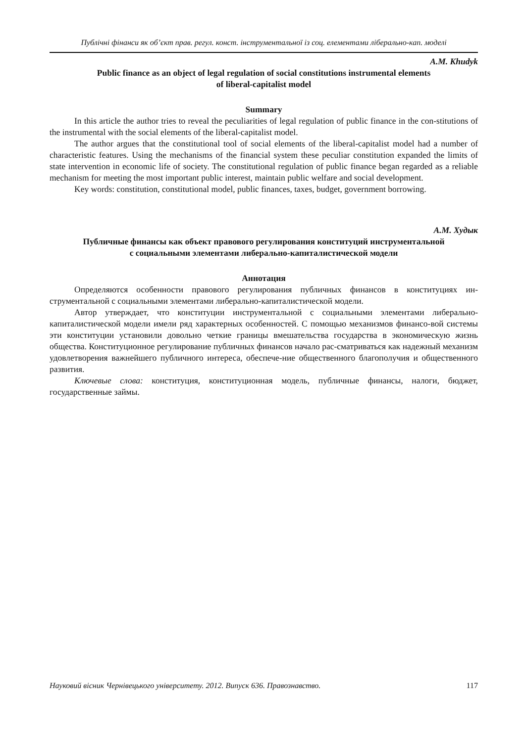Публічні фінанси як об’єкт прав. регул. конст. інструментальної із соц. елементами ліберально-кап. моделі
A.M. Khudyk
Public finance as an object of legal regulation of social constitutions instrumental elements
of liberal-capitalist model
Summary
In this article the author tries to reveal the peculiarities of legal regulation of public finance in the con-stitutions of the instrumental with the social elements of the liberal-capitalist model.
The author argues that the constitutional tool of social elements of the liberal-capitalist model had a number of characteristic features. Using the mechanisms of the financial system these peculiar constitution expanded the limits of state intervention in economic life of society. The constitutional regulation of public finance began regarded as a reliable mechanism for meeting the most important public interest, maintain public welfare and social development.
Key words: constitution, constitutional model, public finances, taxes, budget, government borrowing.
А.М. Худык
Публичные финансы как объект правового регулирования конституций инструментальной
с социальными элементами либерально-капиталистической модели
Аннотация
Определяются особенности правового регулирования публичных финансов в конституциях ин-струментальной с социальными элементами либерально-капиталистической модели.
Автор утверждает, что конституции инструментальной с социальными элементами либерально-капиталистической модели имели ряд характерных особенностей. С помощью механизмов финансо-вой системы эти конституции установили довольно четкие границы вмешательства государства в экономическую жизнь общества. Конституционное регулирование публичных финансов начало рас-сматриваться как надежный механизм удовлетворения важнейшего публичного интереса, обеспече-ние общественного благополучия и общественного развития.
Ключевые слова: конституция, конституционная модель, публичные финансы, налоги, бюджет, государственные займы.
Науковий вісник Чернівецького університету. 2012. Випуск 636. Правознавство. 117